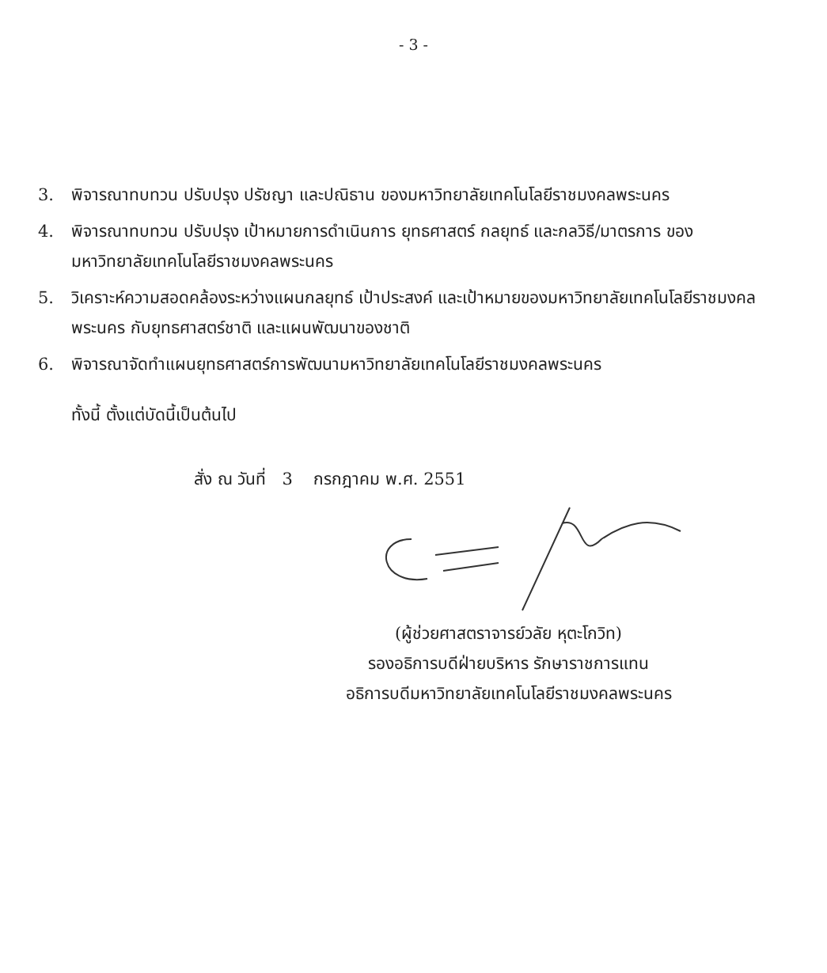- 3 -
3. พิจารณาทบทวน ปรับปรุง ปรัชญา และปณิธาน ของมหาวิทยาลัยเทคโนโลยีราชมงคลพระนคร
4. พิจารณาทบทวน ปรับปรุง เป้าหมายการดำเนินการ ยุทธศาสตร์ กลยุทธ์ และกลวิธี/มาตรการ ของมหาวิทยาลัยเทคโนโลยีราชมงคลพระนคร
5. วิเคราะห์ความสอดคล้องระหว่างแผนกลยุทธ์ เป้าประสงค์ และเป้าหมายของมหาวิทยาลัยเทคโนโลยีราชมงคลพระนคร กับยุทธศาสตร์ชาติ และแผนพัฒนาของชาติ
6. พิจารณาจัดทำแผนยุทธศาสตร์การพัฒนามหาวิทยาลัยเทคโนโลยีราชมงคลพระนคร
ทั้งนี้ ตั้งแต่บัดนี้เป็นต้นไป
สั่ง ณ วันที่ 3 กรกฎาคม พ.ศ. 2551
(ผู้ช่วยศาสตราจารย์วลัย หุตะโกวิท)
รองอธิการบดีฝ่ายบริหาร รักษาราชการแทน
อธิการบดีมหาวิทยาลัยเทคโนโลยีราชมงคลพระนคร